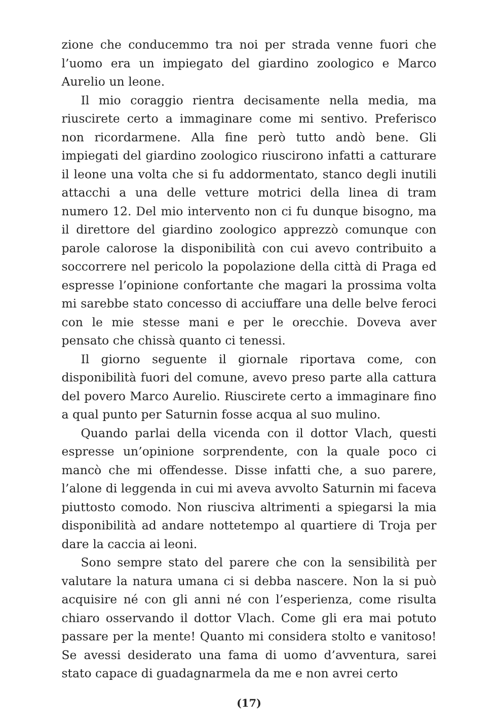zione che conducemmo tra noi per strada venne fuori che l’uomo era un impiegato del giardino zoologico e Marco Aurelio un leone.
Il mio coraggio rientra decisamente nella media, ma riuscirete certo a immaginare come mi sentivo. Preferisco non ricordarmene. Alla fine però tutto andò bene. Gli impiegati del giardino zoologico riuscirono infatti a catturare il leone una volta che si fu addormentato, stanco degli inutili attacchi a una delle vetture motrici della linea di tram numero 12. Del mio intervento non ci fu dunque bisogno, ma il direttore del giardino zoologico apprezzò comunque con parole calorose la disponibilità con cui avevo contribuito a soccorrere nel pericolo la popolazione della città di Praga ed espresse l’opinione confortante che magari la prossima volta mi sarebbe stato concesso di acciuffare una delle belve feroci con le mie stesse mani e per le orecchie. Doveva aver pensato che chissà quanto ci tenessi.
Il giorno seguente il giornale riportava come, con disponibilità fuori del comune, avevo preso parte alla cattura del povero Marco Aurelio. Riuscirete certo a immaginare fino a qual punto per Saturnin fosse acqua al suo mulino.
Quando parlai della vicenda con il dottor Vlach, questi espresse un’opinione sorprendente, con la quale poco ci mancò che mi offendesse. Disse infatti che, a suo parere, l’alone di leggenda in cui mi aveva avvolto Saturnin mi faceva piuttosto comodo. Non riusciva altrimenti a spiegarsi la mia disponibilità ad andare nottetempo al quartiere di Troja per dare la caccia ai leoni.
Sono sempre stato del parere che con la sensibilità per valutare la natura umana ci si debba nascere. Non la si può acquisire né con gli anni né con l’esperienza, come risulta chiaro osservando il dottor Vlach. Come gli era mai potuto passare per la mente! Quanto mi considera stolto e vanitoso! Se avessi desiderato una fama di uomo d’avventura, sarei stato capace di guadagnarmela da me e non avrei certo
(17)